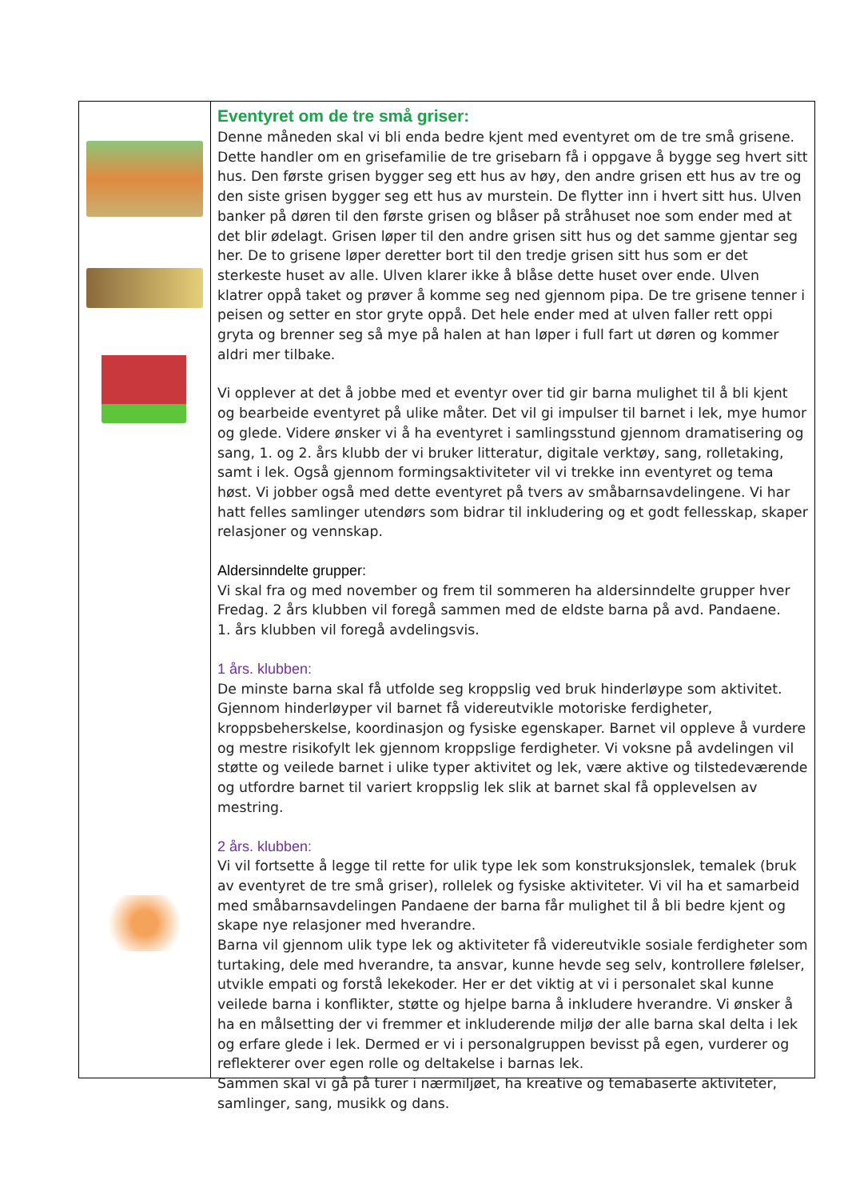Eventyret om de tre små griser:
Denne måneden skal vi bli enda bedre kjent med eventyret om de tre små grisene. Dette handler om en grisefamilie de tre grisebarn få i oppgave å bygge seg hvert sitt hus. Den første grisen bygger seg ett hus av høy, den andre grisen ett hus av tre og den siste grisen bygger seg ett hus av murstein. De flytter inn i hvert sitt hus. Ulven banker på døren til den første grisen og blåser på stråhuset noe som ender med at det blir ødelagt. Grisen løper til den andre grisen sitt hus og det samme gjentar seg her. De to grisene løper deretter bort til den tredje grisen sitt hus som er det sterkeste huset av alle. Ulven klarer ikke å blåse dette huset over ende. Ulven klatrer oppå taket og prøver å komme seg ned gjennom pipa. De tre grisene tenner i peisen og setter en stor gryte oppå. Det hele ender med at ulven faller rett oppi gryta og brenner seg så mye på halen at han løper i full fart ut døren og kommer aldri mer tilbake.
Vi opplever at det å jobbe med et eventyr over tid gir barna mulighet til å bli kjent og bearbeide eventyret på ulike måter. Det vil gi impulser til barnet i lek, mye humor og glede. Videre ønsker vi å ha eventyret i samlingsstund gjennom dramatisering og sang, 1. og 2. års klubb der vi bruker litteratur, digitale verktøy, sang, rolletaking, samt i lek. Også gjennom formingsaktiviteter vil vi trekke inn eventyret og tema høst. Vi jobber også med dette eventyret på tvers av småbarnsavdelingene. Vi har hatt felles samlinger utendørs som bidrar til inkludering og et godt fellesskap, skaper relasjoner og vennskap.
Aldersinndelte grupper:
Vi skal fra og med november og frem til sommeren ha aldersinndelte grupper hver Fredag. 2 års klubben vil foregå sammen med de eldste barna på avd. Pandaene.
1. års klubben vil foregå avdelingsvis.
1 års. klubben:
De minste barna skal få utfolde seg kroppslig ved bruk hinderløype som aktivitet. Gjennom hinderløyper vil barnet få videreutvikle motoriske ferdigheter, kroppsbeherskelse, koordinasjon og fysiske egenskaper. Barnet vil oppleve å vurdere og mestre risikofylt lek gjennom kroppslige ferdigheter. Vi voksne på avdelingen vil støtte og veilede barnet i ulike typer aktivitet og lek, være aktive og tilstedeværende og utfordre barnet til variert kroppslig lek slik at barnet skal få opplevelsen av mestring.
2 års. klubben:
Vi vil fortsette å legge til rette for ulik type lek som konstruksjonslek, temalek (bruk av eventyret de tre små griser), rollelek og fysiske aktiviteter. Vi vil ha et samarbeid med småbarnsavdelingen Pandaene der barna får mulighet til å bli bedre kjent og skape nye relasjoner med hverandre.
Barna vil gjennom ulik type lek og aktiviteter få videreutvikle sosiale ferdigheter som turtaking, dele med hverandre, ta ansvar, kunne hevde seg selv, kontrollere følelser, utvikle empati og forstå lekekoder. Her er det viktig at vi i personalet skal kunne veilede barna i konflikter, støtte og hjelpe barna å inkludere hverandre. Vi ønsker å ha en målsetting der vi fremmer et inkluderende miljø der alle barna skal delta i lek og erfare glede i lek. Dermed er vi i personalgruppen bevisst på egen, vurderer og reflekterer over egen rolle og deltakelse i barnas lek.
Sammen skal vi gå på turer i nærmiljøet, ha kreative og temabaserte aktiviteter, samlinger, sang, musikk og dans.